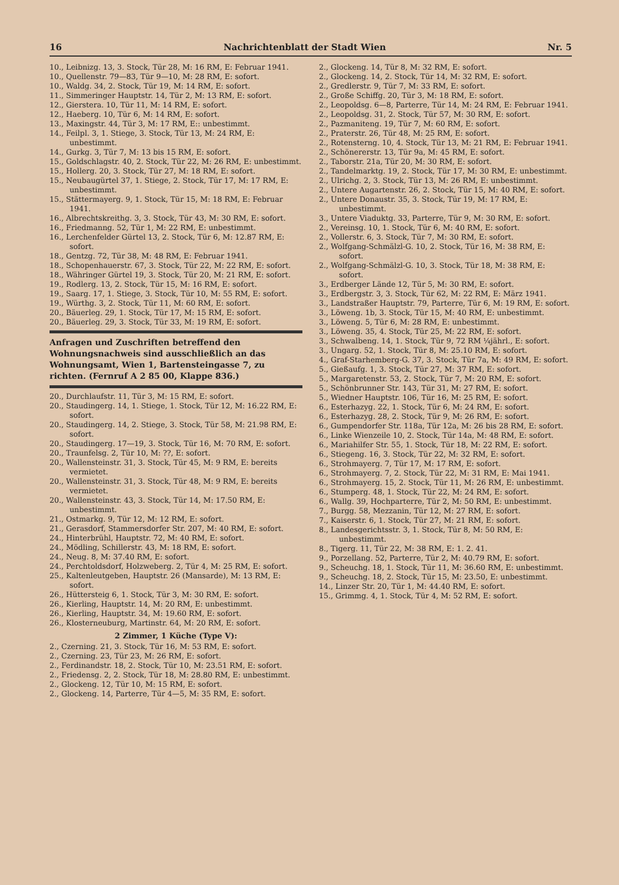16 Nachrichtenblatt der Stadt Wien Nr. 5
10., Leibnizg. 13, 3. Stock, Tür 28, M: 16 RM, E: Februar 1941.
10., Quellenstr. 79—83, Tür 9—10, M: 28 RM, E: sofort.
10., Waldg. 34, 2. Stock, Tür 19, M: 14 RM, E: sofort.
11., Simmeringer Hauptstr. 14, Tür 2, M: 13 RM, E: sofort.
12., Gierstera. 10, Tür 11, M: 14 RM, E: sofort.
12., Haeberg. 10, Tür 6, M: 14 RM, E: sofort.
13., Maxingstr. 44, Tür 3, M: 17 RM, E:: unbestimmt.
14., Feilpl. 3, 1. Stiege, 3. Stock, Tür 13, M: 24 RM, E: unbestimmt.
14., Gurkg. 3, Tür 7, M: 13 bis 15 RM, E: sofort.
15., Goldschlagstr. 40, 2. Stock, Tür 22, M: 26 RM, E: unbestimmt.
15., Hollerg. 20, 3. Stock, Tür 27, M: 18 RM, E: sofort.
15., Neubaugürtel 37, 1. Stiege, 2. Stock, Tür 17, M: 17 RM, E: unbestimmt.
15., Stättermayerg. 9, 1. Stock, Tür 15, M: 18 RM, E: Februar 1941.
16., Albrechtskreithg. 3, 3. Stock, Tür 43, M: 30 RM, E: sofort.
16., Friedmanng. 52, Tür 1, M: 22 RM, E: unbestimmt.
16., Lerchenfelder Gürtel 13, 2. Stock, Tür 6, M: 12.87 RM, E: sofort.
18., Gentzg. 72, Tür 38, M: 48 RM, E: Februar 1941.
18., Schopenhauerstr. 67, 3. Stock, Tür 22, M: 22 RM, E: sofort.
18., Währinger Gürtel 19, 3. Stock, Tür 20, M: 21 RM, E: sofort.
19., Rodlerg. 13, 2. Stock, Tür 15, M: 16 RM, E: sofort.
19., Saarg. 17, 1. Stiege, 3. Stock, Tür 10, M: 55 RM, E: sofort.
19., Würthg. 3, 2. Stock, Tür 11, M: 60 RM, E: sofort.
20., Bäuerleg. 29, 1. Stock, Tür 17, M: 15 RM, E: sofort.
20., Bäuerleg. 29, 3. Stock, Tür 33, M: 19 RM, E: sofort.
Anfragen und Zuschriften betreffend den Wohnungsnachweis sind ausschließlich an das Wohnungsamt, Wien 1, Bartensteingasse 7, zu richten. (Fernruf A 2 85 00, Klappe 836.)
20., Durchlaufstr. 11, Tür 3, M: 15 RM, E: sofort.
20., Staudingerg. 14, 1. Stiege, 1. Stock, Tür 12, M: 16.22 RM, E: sofort.
20., Staudingerg. 14, 2. Stiege, 3. Stock, Tür 58, M: 21.98 RM, E: sofort.
20., Staudingerg. 17—19, 3. Stock, Tür 16, M: 70 RM, E: sofort.
20., Traunfelsg. 2, Tür 10, M: ??, E: sofort.
20., Wallensteinstr. 31, 3. Stock, Tür 45, M: 9 RM, E: bereits vermietet.
20., Wallensteinstr. 31, 3. Stock, Tür 48, M: 9 RM, E: bereits vermietet.
20., Wallensteinstr. 43, 3. Stock, Tür 14, M: 17.50 RM, E: unbestimmt.
21., Ostmarkg. 9, Tür 12, M: 12 RM, E: sofort.
21., Gerasdorf, Stammersdorfer Str. 207, M: 40 RM, E: sofort.
24., Hinterbrühl, Hauptstr. 72, M: 40 RM, E: sofort.
24., Mödling, Schillerstr. 43, M: 18 RM, E: sofort.
24., Neug. 8, M: 37.40 RM, E: sofort.
24., Perchtoldsdorf, Holzweberg. 2, Tür 4, M: 25 RM, E: sofort.
25., Kaltenleutgeben, Hauptstr. 26 (Mansarde), M: 13 RM, E: sofort.
26., Hüttersteig 6, 1. Stock, Tür 3, M: 30 RM, E: sofort.
26., Kierling, Hauptstr. 14, M: 20 RM, E: unbestimmt.
26., Kierling, Hauptstr. 34, M: 19.60 RM, E: sofort.
26., Klosterneuburg, Martinstr. 64, M: 20 RM, E: sofort.
2 Zimmer, 1 Küche (Type V):
2., Czerning. 21, 3. Stock, Tür 16, M: 53 RM, E: sofort.
2., Czerning. 23, Tür 23, M: 26 RM, E: sofort.
2., Ferdinandstr. 18, 2. Stock, Tür 10, M: 23.51 RM, E: sofort.
2., Friedensg. 2, 2. Stock, Tür 18, M: 28.80 RM, E: unbestimmt.
2., Glockeng. 12, Tür 10, M: 15 RM, E: sofort.
2., Glockeng. 14, Parterre, Tür 4—5, M: 35 RM, E: sofort.
2., Glockeng. 14, Tür 8, M: 32 RM, E: sofort.
2., Glockeng. 14, 2. Stock, Tür 14, M: 32 RM, E: sofort.
2., Gredlerstr. 9, Tür 7, M: 33 RM, E: sofort.
2., Große Schiffg. 20, Tür 3, M: 18 RM, E: sofort.
2., Leopoldsg. 6—8, Parterre, Tür 14, M: 24 RM, E: Februar 1941.
2., Leopoldsg. 31, 2. Stock, Tür 57, M: 30 RM, E: sofort.
2., Pazmaniteng. 19, Tür 7, M: 60 RM, E: sofort.
2., Praterstr. 26, Tür 48, M: 25 RM, E: sofort.
2., Rotensterng. 10, 4. Stock, Tür 13, M: 21 RM, E: Februar 1941.
2., Schönererstr. 13, Tür 9a, M: 45 RM, E: sofort.
2., Taborstr. 21a, Tür 20, M: 30 RM, E: sofort.
2., Tandelmarktg. 19, 2. Stock, Tür 17, M: 30 RM, E: unbestimmt.
2., Ulrichg. 2, 3. Stock, Tür 13, M: 26 RM, E: unbestimmt.
2., Untere Augartenstr. 26, 2. Stock, Tür 15, M: 40 RM, E: sofort.
2., Untere Donaustr. 35, 3. Stock, Tür 19, M: 17 RM, E: unbestimmt.
3., Untere Viaduktg. 33, Parterre, Tür 9, M: 30 RM, E: sofort.
2., Vereinsg. 10, 1. Stock, Tür 6, M: 40 RM, E: sofort.
2., Vollerstr. 6, 3. Stock, Tür 7, M: 30 RM, E: sofort.
2., Wolfgang-Schmälzl-G. 10, 2. Stock, Tür 16, M: 38 RM, E: sofort.
2., Wolfgang-Schmälzl-G. 10, 3. Stock, Tür 18, M: 38 RM, E: sofort.
3., Erdberger Lände 12, Tür 5, M: 30 RM, E: sofort.
3., Erdbergstr. 3, 3. Stock, Tür 62, M: 22 RM, E: März 1941.
3., Landstraßer Hauptstr. 79, Parterre, Tür 6, M: 19 RM, E: sofort.
3., Löweng. 1b, 3. Stock, Tür 15, M: 40 RM, E: unbestimmt.
3., Löweng. 5, Tür 6, M: 28 RM, E: unbestimmt.
3., Löweng. 35, 4. Stock, Tür 25, M: 22 RM, E: sofort.
3., Schwalbeng. 14, 1. Stock, Tür 9, 72 RM ¼jährl., E: sofort.
3., Ungarg. 52, 1. Stock, Tür 8, M: 25.10 RM, E: sofort.
4., Graf-Starhemberg-G. 37, 3. Stock, Tür 7a, M: 49 RM, E: sofort.
5., Gießaufg. 1, 3. Stock, Tür 27, M: 37 RM, E: sofort.
5., Margaretenstr. 53, 2. Stock, Tür 7, M: 20 RM, E: sofort.
5., Schönbrunner Str. 143, Tür 31, M: 27 RM, E: sofort.
5., Wiedner Hauptstr. 106, Tür 16, M: 25 RM, E: sofort.
6., Esterhazyg. 22, 1. Stock, Tür 6, M: 24 RM, E: sofort.
6., Esterhazyg. 28, 2. Stock, Tür 9, M: 26 RM, E: sofort.
6., Gumpendorfer Str. 118a, Tür 12a, M: 26 bis 28 RM, E: sofort.
6., Linke Wienzeile 10, 2. Stock, Tür 14a, M: 48 RM, E: sofort.
6., Mariahilfer Str. 55, 1. Stock, Tür 18, M: 22 RM, E: sofort.
6., Stiegeng. 16, 3. Stock, Tür 22, M: 32 RM, E: sofort.
6., Strohmayerg. 7, Tür 17, M: 17 RM, E: sofort.
6., Strohmayerg. 7, 2. Stock, Tür 22, M: 31 RM, E: Mai 1941.
6., Strohmayerg. 15, 2. Stock, Tür 11, M: 26 RM, E: unbestimmt.
6., Stumperg. 48, 1. Stock, Tür 22, M: 24 RM, E: sofort.
6., Wallg. 39, Hochparterre, Tür 2, M: 50 RM, E: unbestimmt.
7., Burgg. 58, Mezzanin, Tür 12, M: 27 RM, E: sofort.
7., Kaiserstr. 6, 1. Stock, Tür 27, M: 21 RM, E: sofort.
8., Landesgerichtsstr. 3, 1. Stock, Tür 8, M: 50 RM, E: unbestimmt.
8., Tigerg. 11, Tür 22, M: 38 RM, E: 1. 2. 41.
9., Porzellang. 52, Parterre, Tür 2, M: 40.79 RM, E: sofort.
9., Scheuchg. 18, 1. Stock, Tür 11, M: 36.60 RM, E: unbestimmt.
9., Scheuchg. 18, 2. Stock, Tür 15, M: 23.50, E: unbestimmt.
14., Linzer Str. 20, Tür 1, M: 44.40 RM, E: sofort.
15., Grimmg. 4, 1. Stock, Tür 4, M: 52 RM, E: sofort.